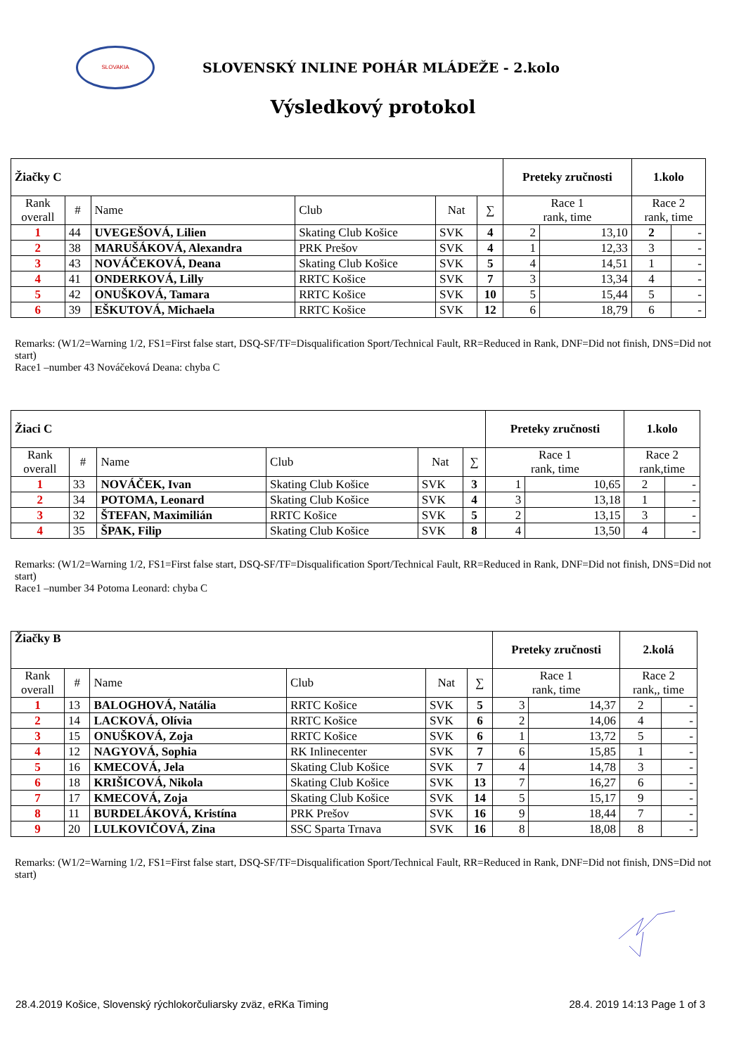SLOVAKIA
SLOVENSKÝ INLINE POHÁR MLÁDEŽE - 2.kolo
Výsledkový protokol
| Žiačky C | | | | | | Preteky zručnosti | | 1.kolo | |
| --- | --- | --- | --- | --- | --- | --- | --- | --- | --- |
| Rank overall | # | Name | Club | Nat | ∑ | Race 1 rank, time | | Race 2 rank, time | |
| 1 | 44 | UVEGEŠOVÁ, Lilien | Skating Club Košice | SVK | 4 | 2 | 13,10 | 2 | - |
| 2 | 38 | MARUŠÁKOVÁ, Alexandra | PRK Prešov | SVK | 4 | 1 | 12,33 | 3 | - |
| 3 | 43 | NOVÁČEKOVÁ, Deana | Skating Club Košice | SVK | 5 | 4 | 14,51 | 1 | - |
| 4 | 41 | ONDERKOVÁ, Lilly | RRTC Košice | SVK | 7 | 3 | 13,34 | 4 | - |
| 5 | 42 | ONUŠKOVÁ, Tamara | RRTC Košice | SVK | 10 | 5 | 15,44 | 5 | - |
| 6 | 39 | EŠKUTOVÁ, Michaela | RRTC Košice | SVK | 12 | 6 | 18,79 | 6 | - |
Remarks: (W1/2=Warning 1/2, FS1=First false start, DSQ-SF/TF=Disqualification Sport/Technical Fault, RR=Reduced in Rank, DNF=Did not finish, DNS=Did not start)
Race1 –number 43 Nováčeková Deana: chyba C
| Žiaci C | | | | | | Preteky zručnosti | | 1.kolo | |
| --- | --- | --- | --- | --- | --- | --- | --- | --- | --- |
| Rank overall | # | Name | Club | Nat | ∑ | Race 1 rank, time | | Race 2 rank,time | |
| 1 | 33 | NOVÁČEK, Ivan | Skating Club Košice | SVK | 3 | 1 | 10,65 | 2 | - |
| 2 | 34 | POTOMA, Leonard | Skating Club Košice | SVK | 4 | 3 | 13,18 | 1 | - |
| 3 | 32 | ŠTEFAN, Maximilián | RRTC Košice | SVK | 5 | 2 | 13,15 | 3 | - |
| 4 | 35 | ŠPAK, Filip | Skating Club Košice | SVK | 8 | 4 | 13,50 | 4 | - |
Remarks: (W1/2=Warning 1/2, FS1=First false start, DSQ-SF/TF=Disqualification Sport/Technical Fault, RR=Reduced in Rank, DNF=Did not finish, DNS=Did not start)
Race1 –number 34 Potoma Leonard: chyba C
| Žiačky B | | | | | | Preteky zručnosti | | 2.kolá | |
| --- | --- | --- | --- | --- | --- | --- | --- | --- | --- |
| Rank overall | # | Name | Club | Nat | ∑ | Race 1 rank, time | | Race 2 rank,, time | |
| 1 | 13 | BALOGHOVÁ, Natália | RRTC Košice | SVK | 5 | 3 | 14,37 | 2 | - |
| 2 | 14 | LACKOVÁ, Olívia | RRTC Košice | SVK | 6 | 2 | 14,06 | 4 | - |
| 3 | 15 | ONUŠKOVÁ, Zoja | RRTC Košice | SVK | 6 | 1 | 13,72 | 5 | - |
| 4 | 12 | NAGYOVÁ, Sophia | RK Inlinecenter | SVK | 7 | 6 | 15,85 | 1 | - |
| 5 | 16 | KMECOVÁ, Jela | Skating Club Košice | SVK | 7 | 4 | 14,78 | 3 | - |
| 6 | 18 | KRIŠICOVÁ, Nikola | Skating Club Košice | SVK | 13 | 7 | 16,27 | 6 | - |
| 7 | 17 | KMECOVÁ, Zoja | Skating Club Košice | SVK | 14 | 5 | 15,17 | 9 | - |
| 8 | 11 | BURDELÁKOVÁ, Kristína | PRK Prešov | SVK | 16 | 9 | 18,44 | 7 | - |
| 9 | 20 | LULKOVIČOVÁ, Zina | SSC Sparta Trnava | SVK | 16 | 8 | 18,08 | 8 | - |
Remarks: (W1/2=Warning 1/2, FS1=First false start, DSQ-SF/TF=Disqualification Sport/Technical Fault, RR=Reduced in Rank, DNF=Did not finish, DNS=Did not start)
28.4.2019 Košice, Slovenský rýchlokorčuliarsky zväz, eRKa Timing 28.4. 2019 14:13 Page 1 of 3